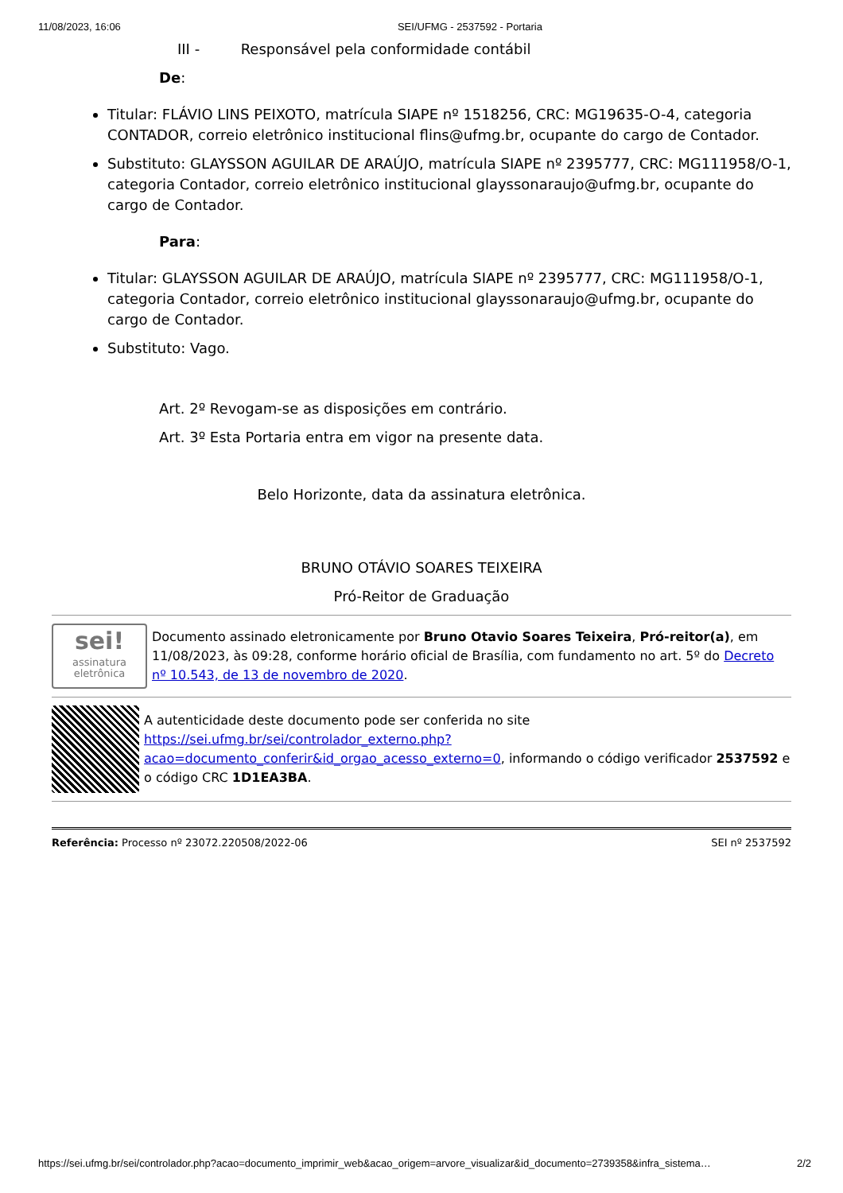11/08/2023, 16:06 SEI/UFMG - 2537592 - Portaria
III - Responsável pela conformidade contábil
De:
Titular: FLÁVIO LINS PEIXOTO, matrícula SIAPE nº 1518256, CRC: MG19635-O-4, categoria CONTADOR, correio eletrônico institucional flins@ufmg.br, ocupante do cargo de Contador.
Substituto: GLAYSSON AGUILAR DE ARAÚJO, matrícula SIAPE nº 2395777, CRC: MG111958/O-1, categoria Contador, correio eletrônico institucional glayssonaraujo@ufmg.br, ocupante do cargo de Contador.
Para:
Titular: GLAYSSON AGUILAR DE ARAÚJO, matrícula SIAPE nº 2395777, CRC: MG111958/O-1, categoria Contador, correio eletrônico institucional glayssonaraujo@ufmg.br, ocupante do cargo de Contador.
Substituto: Vago.
Art. 2º Revogam-se as disposições em contrário.
Art. 3º Esta Portaria entra em vigor na presente data.
Belo Horizonte, data da assinatura eletrônica.
BRUNO OTÁVIO SOARES TEIXEIRA
Pró-Reitor de Graduação
sei!
assinatura
eletrônica
Documento assinado eletronicamente por Bruno Otavio Soares Teixeira, Pró-reitor(a), em 11/08/2023, às 09:28, conforme horário oficial de Brasília, com fundamento no art. 5º do Decreto nº 10.543, de 13 de novembro de 2020.
A autenticidade deste documento pode ser conferida no site https://sei.ufmg.br/sei/controlador_externo.php?acao=documento_conferir&id_orgao_acesso_externo=0, informando o código verificador 2537592 e o código CRC 1D1EA3BA.
Referência: Processo nº 23072.220508/2022-06 SEI nº 2537592
https://sei.ufmg.br/sei/controlador.php?acao=documento_imprimir_web&acao_origem=arvore_visualizar&id_documento=2739358&infra_sistema… 2/2